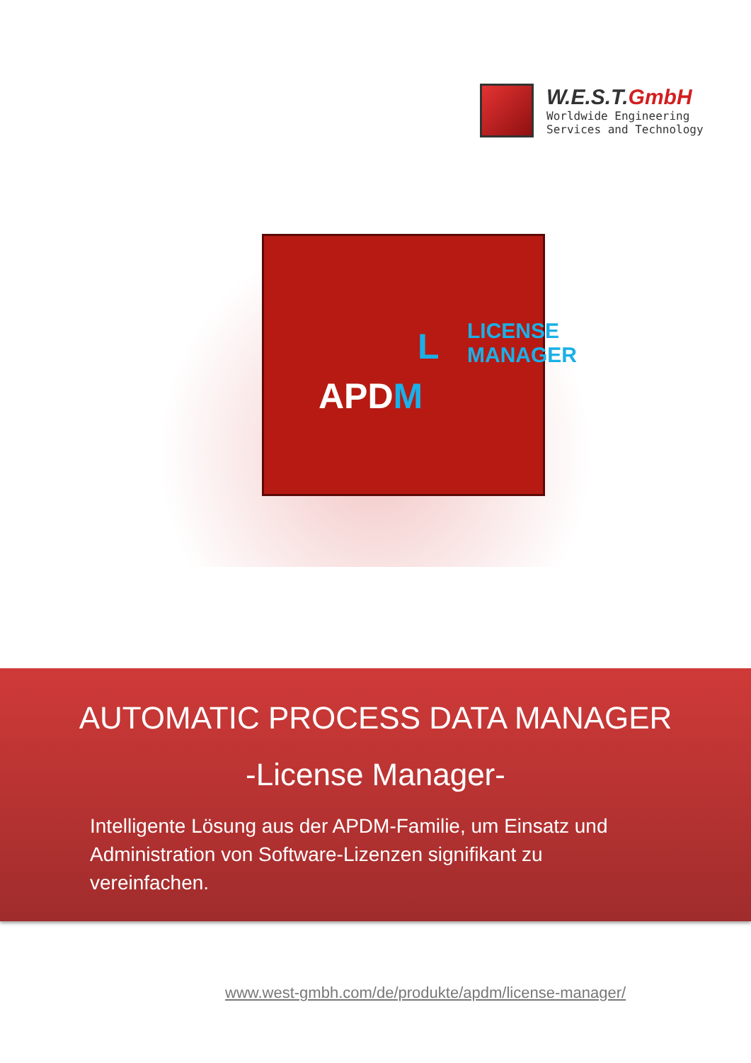W.E.S.T.GmbH
Worldwide Engineering
Services and Technology
APDM
L LICENSE MANAGER
AUTOMATIC PROCESS DATA MANAGER
-License Manager-
Intelligente Lösung aus der APDM-Familie, um Einsatz und Administration von Software-Lizenzen signifikant zu vereinfachen.
www.west-gmbh.com/de/produkte/apdm/license-manager/